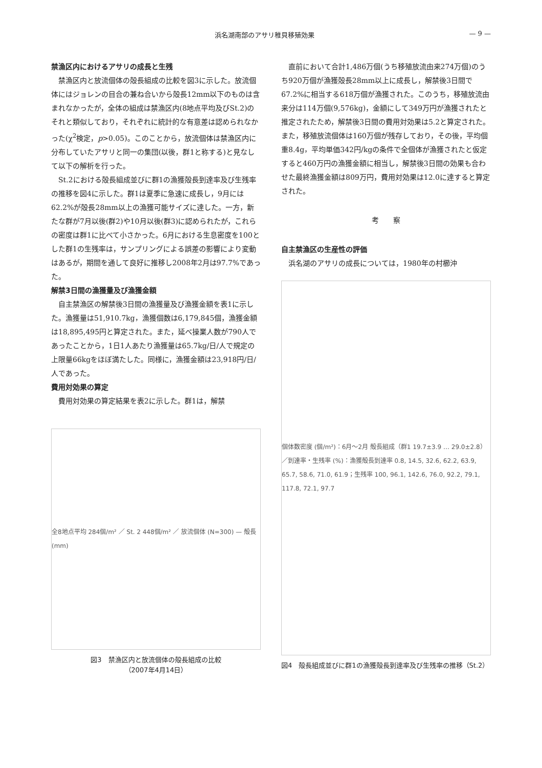浜名湖南部のアサリ稚貝移殖効果 — 9 —
禁漁区内におけるアサリの成長と生残
禁漁区内と放流個体の殻長組成の比較を図3に示した。放流個体にはジョレンの目合の兼ね合いから殻長12mm以下のものは含まれなかったが，全体の組成は禁漁区内(8地点平均及びSt.2)のそれと類似しており，それぞれに統計的な有意差は認められなかった(χ<sup>2</sup>検定，p>0.05)。このことから，放流個体は禁漁区内に分布していたアサリと同一の集団(以後，群1と称する)と見なして以下の解析を行った。
St.2における殻長組成並びに群1の漁獲殻長到達率及び生残率の推移を図4に示した。群1は夏季に急速に成長し，9月には62.2%が殻長28mm以上の漁獲可能サイズに達した。一方，新たな群が7月以後(群2)や10月以後(群3)に認められたが，これらの密度は群1に比べて小さかった。6月における生息密度を100とした群1の生残率は，サンプリングによる誤差の影響により変動はあるが，期間を通して良好に推移し2008年2月は97.7%であった。
解禁3日間の漁獲量及び漁獲金額
自主禁漁区の解禁後3日間の漁獲量及び漁獲金額を表1に示した。漁獲量は51,910.7kg，漁獲個数は6,179,845個，漁獲金額は18,895,495円と算定された。また，延べ操業人数が790人であったことから，1日1人あたり漁獲量は65.7kg/日/人で規定の上限量66kgをほぼ満たした。同様に，漁獲金額は23,918円/日/人であった。
費用対効果の算定
費用対効果の算定結果を表2に示した。群1は，解禁
全8地点平均 284個/m² ／ St. 2 448個/m² ／ 放流個体 (N=300) — 殻長 (mm)
図3　禁漁区内と放流個体の殻長組成の比較
（2007年4月14日）
直前において合計1,486万個(うち移殖放流由来274万個)のうち920万個が漁獲殻長28mm以上に成長し，解禁後3日間で67.2%に相当する618万個が漁獲された。このうち，移殖放流由来分は114万個(9,576kg)，金額にして349万円が漁獲されたと推定されたため，解禁後3日間の費用対効果は5.2と算定された。また，移殖放流個体は160万個が残存しており，その後，平均個重8.4g，平均単価342円/kgの条件で全個体が漁獲されたと仮定すると460万円の漁獲金額に相当し，解禁後3日間の効果も合わせた最終漁獲金額は809万円，費用対効果は12.0に達すると算定された。
考　　察
自主禁漁区の生産性の評価
浜名湖のアサリの成長については，1980年の村櫛沖
個体数密度 (個/m²)：6月〜2月 殻長組成（群1 19.7±3.9 … 29.0±2.8）／到達率・生残率 (%)：漁獲殻長到達率 0.8, 14.5, 32.6, 62.2, 63.9, 65.7, 58.6, 71.0, 61.9；生残率 100, 96.1, 142.6, 76.0, 92.2, 79.1, 117.8, 72.1, 97.7
図4　殻長組成並びに群1の漁獲殻長到達率及び生残率の推移（St.2）